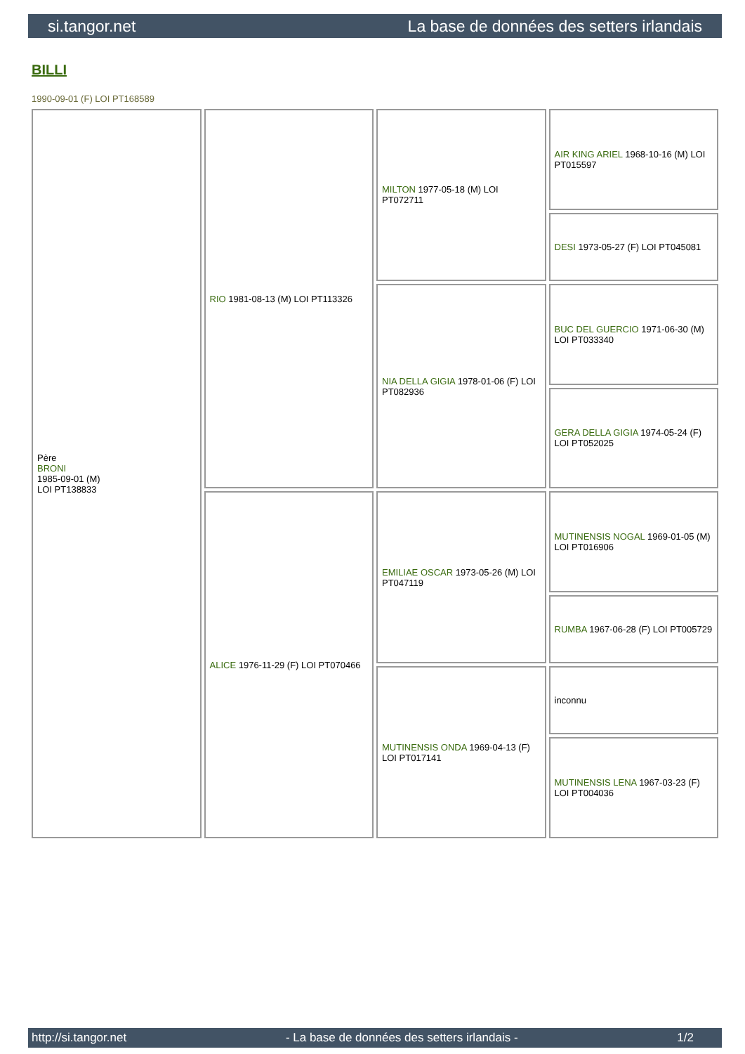si.tangor.net La base de données des setters irlandais
BILLI
1990-09-01 (F) LOI PT168589
| Père BRONI 1985-09-01 (M) LOI PT138833 | RIO 1981-08-13 (M) LOI PT113326 | MILTON 1977-05-18 (M) LOI PT072711 | AIR KING ARIEL 1968-10-16 (M) LOI PT015597 |
| | | | DESI 1973-05-27 (F) LOI PT045081 |
| | | NIA DELLA GIGIA 1978-01-06 (F) LOI PT082936 | BUC DEL GUERCIO 1971-06-30 (M) LOI PT033340 |
| | | | GERA DELLA GIGIA 1974-05-24 (F) LOI PT052025 |
| | ALICE 1976-11-29 (F) LOI PT070466 | EMILIAE OSCAR 1973-05-26 (M) LOI PT047119 | MUTINENSIS NOGAL 1969-01-05 (M) LOI PT016906 |
| | | | RUMBA 1967-06-28 (F) LOI PT005729 |
| | | MUTINENSIS ONDA 1969-04-13 (F) LOI PT017141 | inconnu |
| | | | MUTINENSIS LENA 1967-03-23 (F) LOI PT004036 |
http://si.tangor.net - La base de données des setters irlandais - 1/2